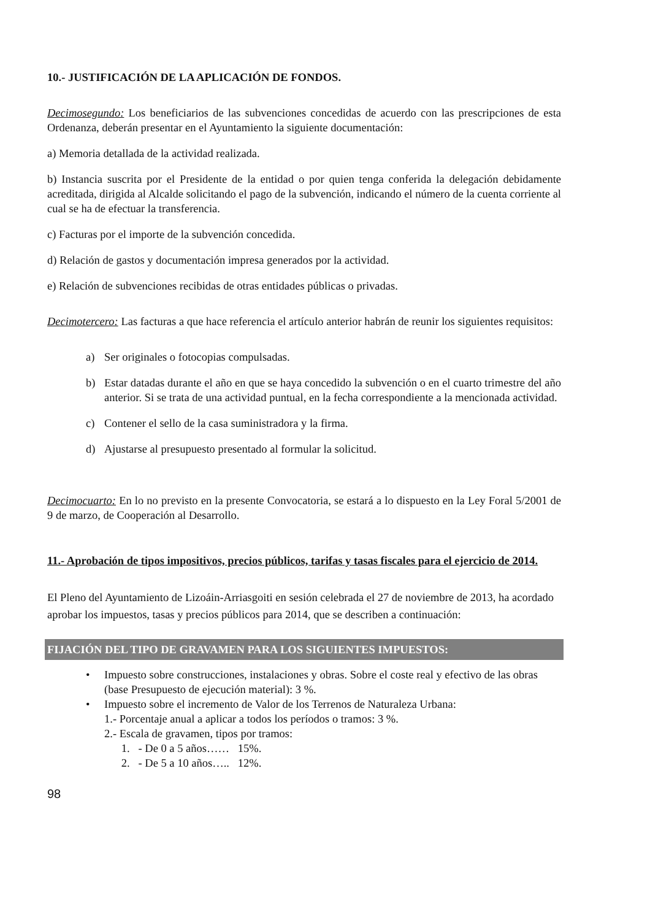10.- JUSTIFICACIÓN DE LA APLICACIÓN DE FONDOS.
Decimosegundo: Los beneficiarios de las subvenciones concedidas de acuerdo con las prescripciones de esta Ordenanza, deberán presentar en el Ayuntamiento la siguiente documentación:
a) Memoria detallada de la actividad realizada.
b) Instancia suscrita por el Presidente de la entidad o por quien tenga conferida la delegación debidamente acreditada, dirigida al Alcalde solicitando el pago de la subvención, indicando el número de la cuenta corriente al cual se ha de efectuar la transferencia.
c) Facturas por el importe de la subvención concedida.
d) Relación de gastos y documentación impresa generados por la actividad.
e) Relación de subvenciones recibidas de otras entidades públicas o privadas.
Decimotercero: Las facturas a que hace referencia el artículo anterior habrán de reunir los siguientes requisitos:
a) Ser originales o fotocopias compulsadas.
b) Estar datadas durante el año en que se haya concedido la subvención o en el cuarto trimestre del año anterior. Si se trata de una actividad puntual, en la fecha correspondiente a la mencionada actividad.
c) Contener el sello de la casa suministradora y la firma.
d) Ajustarse al presupuesto presentado al formular la solicitud.
Decimocuarto: En lo no previsto en la presente Convocatoria, se estará a lo dispuesto en la Ley Foral 5/2001 de 9 de marzo, de Cooperación al Desarrollo.
11.- Aprobación de tipos impositivos, precios públicos, tarifas y tasas fiscales para el ejercicio de 2014.
El Pleno del Ayuntamiento de Lizoáin-Arriasgoiti en sesión celebrada el 27 de noviembre de 2013, ha acordado aprobar los impuestos, tasas y precios públicos para 2014, que se describen a continuación:
FIJACIÓN DEL TIPO DE GRAVAMEN PARA LOS SIGUIENTES IMPUESTOS:
• Impuesto sobre construcciones, instalaciones y obras. Sobre el coste real y efectivo de las obras (base Presupuesto de ejecución material): 3 %.
• Impuesto sobre el incremento de Valor de los Terrenos de Naturaleza Urbana:
1.- Porcentaje anual a aplicar a todos los períodos o tramos: 3 %.
2.- Escala de gravamen, tipos por tramos:
1. - De 0 a 5 años…… 15%.
2. - De 5 a 10 años….. 12%.
98